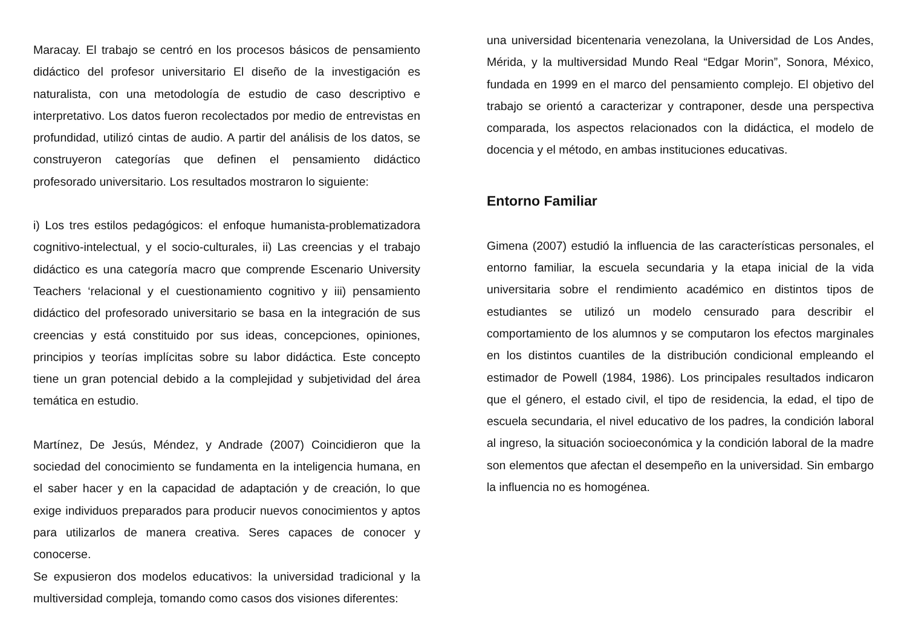Maracay. El trabajo se centró en los procesos básicos de pensamiento didáctico del profesor universitario El diseño de la investigación es naturalista, con una metodología de estudio de caso descriptivo e interpretativo. Los datos fueron recolectados por medio de entrevistas en profundidad, utilizó cintas de audio. A partir del análisis de los datos, se construyeron categorías que definen el pensamiento didáctico profesorado universitario. Los resultados mostraron lo siguiente:
i) Los tres estilos pedagógicos: el enfoque humanista-problematizadora cognitivo-intelectual, y el socio-culturales, ii) Las creencias y el trabajo didáctico es una categoría macro que comprende Escenario University Teachers ‘relacional y el cuestionamiento cognitivo y iii) pensamiento didáctico del profesorado universitario se basa en la integración de sus creencias y está constituido por sus ideas, concepciones, opiniones, principios y teorías implícitas sobre su labor didáctica. Este concepto tiene un gran potencial debido a la complejidad y subjetividad del área temática en estudio.
Martínez, De Jesús, Méndez, y Andrade (2007) Coincidieron que la sociedad del conocimiento se fundamenta en la inteligencia humana, en el saber hacer y en la capacidad de adaptación y de creación, lo que exige individuos preparados para producir nuevos conocimientos y aptos para utilizarlos de manera creativa. Seres capaces de conocer y conocerse.
Se expusieron dos modelos educativos: la universidad tradicional y la multiversidad compleja, tomando como casos dos visiones diferentes:
una universidad bicentenaria venezolana, la Universidad de Los Andes, Mérida, y la multiversidad Mundo Real “Edgar Morin”, Sonora, México, fundada en 1999 en el marco del pensamiento complejo. El objetivo del trabajo se orientó a caracterizar y contraponer, desde una perspectiva comparada, los aspectos relacionados con la didáctica, el modelo de docencia y el método, en ambas instituciones educativas.
Entorno Familiar
Gimena (2007) estudió la influencia de las características personales, el entorno familiar, la escuela secundaria y la etapa inicial de la vida universitaria sobre el rendimiento académico en distintos tipos de estudiantes se utilizó un modelo censurado para describir el comportamiento de los alumnos y se computaron los efectos marginales en los distintos cuantiles de la distribución condicional empleando el estimador de Powell (1984, 1986). Los principales resultados indicaron que el género, el estado civil, el tipo de residencia, la edad, el tipo de escuela secundaria, el nivel educativo de los padres, la condición laboral al ingreso, la situación socioeconómica y la condición laboral de la madre son elementos que afectan el desempeño en la universidad. Sin embargo la influencia no es homogénea.